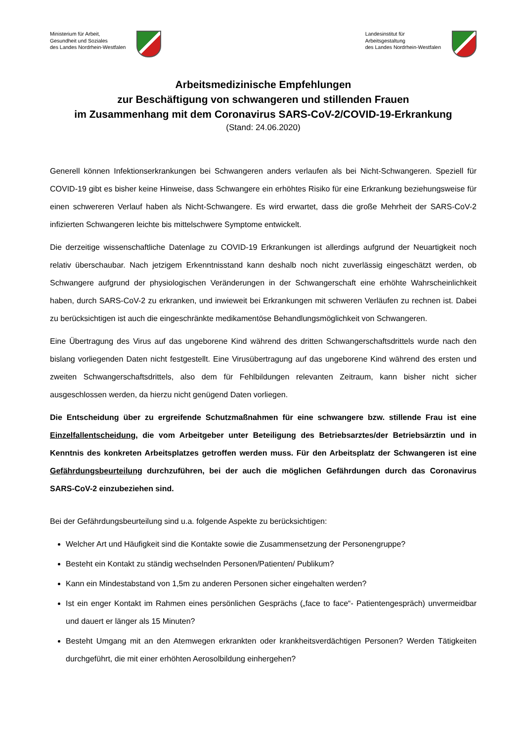Ministerium für Arbeit,
Gesundheit und Soziales
des Landes Nordrhein-Westfalen
Landesinstitut für
Arbeitsgestaltung
des Landes Nordrhein-Westfalen
Arbeitsmedizinische Empfehlungen
zur Beschäftigung von schwangeren und stillenden Frauen
im Zusammenhang mit dem Coronavirus SARS-CoV-2/COVID-19-Erkrankung
(Stand: 24.06.2020)
Generell können Infektionserkrankungen bei Schwangeren anders verlaufen als bei Nicht-Schwangeren. Speziell für COVID-19 gibt es bisher keine Hinweise, dass Schwangere ein erhöhtes Risiko für eine Erkrankung beziehungsweise für einen schwereren Verlauf haben als Nicht-Schwangere. Es wird erwartet, dass die große Mehrheit der SARS-CoV-2 infizierten Schwangeren leichte bis mittelschwere Symptome entwickelt.
Die derzeitige wissenschaftliche Datenlage zu COVID-19 Erkrankungen ist allerdings aufgrund der Neuartigkeit noch relativ überschaubar. Nach jetzigem Erkenntnisstand kann deshalb noch nicht zuverlässig eingeschätzt werden, ob Schwangere aufgrund der physiologischen Veränderungen in der Schwangerschaft eine erhöhte Wahrscheinlichkeit haben, durch SARS-CoV-2 zu erkranken, und inwieweit bei Erkrankungen mit schweren Verläufen zu rechnen ist. Dabei zu berücksichtigen ist auch die eingeschränkte medikamentöse Behandlungsmöglichkeit von Schwangeren.
Eine Übertragung des Virus auf das ungeborene Kind während des dritten Schwangerschaftsdrittels wurde nach den bislang vorliegenden Daten nicht festgestellt. Eine Virusübertragung auf das ungeborene Kind während des ersten und zweiten Schwangerschaftsdrittels, also dem für Fehlbildungen relevanten Zeitraum, kann bisher nicht sicher ausgeschlossen werden, da hierzu nicht genügend Daten vorliegen.
Die Entscheidung über zu ergreifende Schutzmaßnahmen für eine schwangere bzw. stillende Frau ist eine Einzelfallentscheidung, die vom Arbeitgeber unter Beteiligung des Betriebsarztes/der Betriebsärztin und in Kenntnis des konkreten Arbeitsplatzes getroffen werden muss. Für den Arbeitsplatz der Schwangeren ist eine Gefährdungsbeurteilung durchzuführen, bei der auch die möglichen Gefährdungen durch das Coronavirus SARS-CoV-2 einzubeziehen sind.
Bei der Gefährdungsbeurteilung sind u.a. folgende Aspekte zu berücksichtigen:
Welcher Art und Häufigkeit sind die Kontakte sowie die Zusammensetzung der Personengruppe?
Besteht ein Kontakt zu ständig wechselnden Personen/Patienten/ Publikum?
Kann ein Mindestabstand von 1,5m zu anderen Personen sicher eingehalten werden?
Ist ein enger Kontakt im Rahmen eines persönlichen Gesprächs („face to face“- Patientengespräch) unvermeidbar und dauert er länger als 15 Minuten?
Besteht Umgang mit an den Atemwegen erkrankten oder krankheitsverdächtigen Personen? Werden Tätigkeiten durchgeführt, die mit einer erhöhten Aerosolbildung einhergehen?